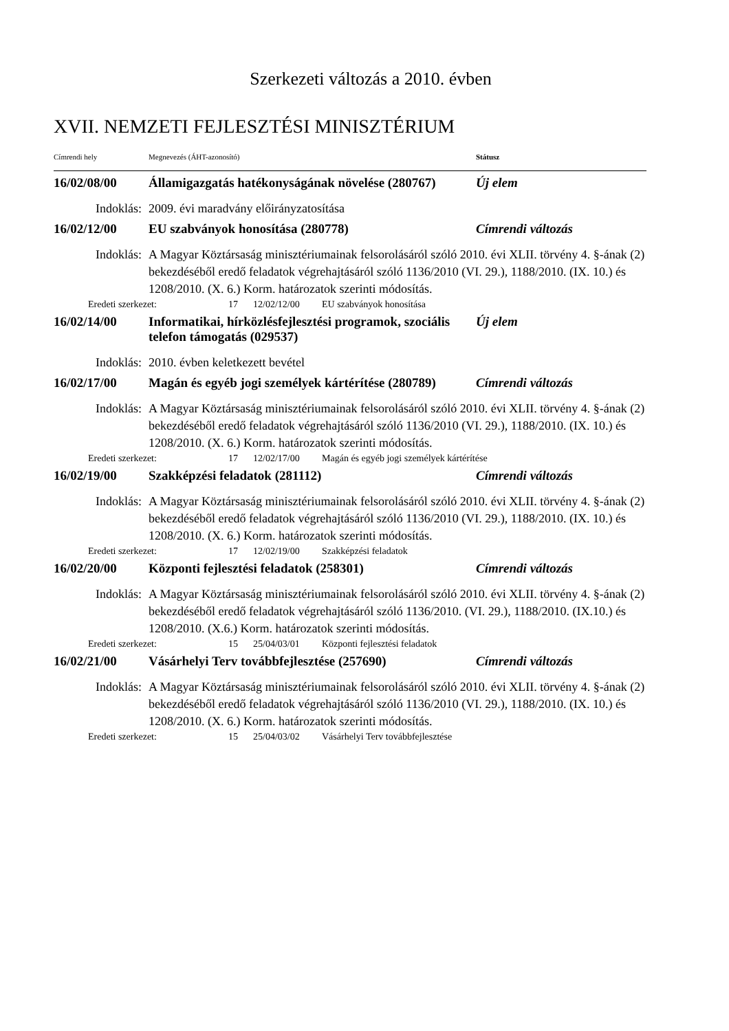Szerkezeti változás a 2010. évben
XVII. NEMZETI FEJLESZTÉSI MINISZTÉRIUM
Címrendi hely Megnevezés (ÁHT-azonosító) Státusz
16/02/08/00 Államigazgatás hatékonyságának növelése (280767)
Új elem
Indoklás: 2009. évi maradvány előirányzatosítása
16/02/12/00 EU szabványok honosítása (280778) Címrendi változás
Indoklás: A Magyar Köztársaság minisztériumainak felsorolásáról szóló 2010. évi XLII. törvény 4. §-ának (2) bekezdéséből eredő feladatok végrehajtásáról szóló 1136/2010 (VI. 29.), 1188/2010. (IX. 10.) és 1208/2010. (X. 6.) Korm. határozatok szerinti módosítás.
Eredeti szerkezet: 17 12/02/12/00 EU szabványok honosítása
16/02/14/00 Informatikai, hírközlésfejlesztési programok, szociális telefon támogatás (029537)
Új elem
Indoklás: 2010. évben keletkezett bevétel
16/02/17/00 Magán és egyéb jogi személyek kártérítése (280789)
Címrendi változás
Indoklás: A Magyar Köztársaság minisztériumainak felsorolásáról szóló 2010. évi XLII. törvény 4. §-ának (2) bekezdéséből eredő feladatok végrehajtásáról szóló 1136/2010 (VI. 29.), 1188/2010. (IX. 10.) és 1208/2010. (X. 6.) Korm. határozatok szerinti módosítás.
Eredeti szerkezet: 17 12/02/17/00 Magán és egyéb jogi személyek kártérítése
16/02/19/00 Szakképzési feladatok (281112) Címrendi változás
Indoklás: A Magyar Köztársaság minisztériumainak felsorolásáról szóló 2010. évi XLII. törvény 4. §-ának (2) bekezdéséből eredő feladatok végrehajtásáról szóló 1136/2010 (VI. 29.), 1188/2010. (IX. 10.) és 1208/2010. (X. 6.) Korm. határozatok szerinti módosítás.
Eredeti szerkezet: 17 12/02/19/00 Szakképzési feladatok
16/02/20/00 Központi fejlesztési feladatok (258301) Címrendi változás
Indoklás: A Magyar Köztársaság minisztériumainak felsorolásáról szóló 2010. évi XLII. törvény 4. §-ának (2) bekezdéséből eredő feladatok végrehajtásáról szóló 1136/2010. (VI. 29.), 1188/2010. (IX.10.) és 1208/2010. (X.6.) Korm. határozatok szerinti módosítás.
Eredeti szerkezet: 15 25/04/03/01 Központi fejlesztési feladatok
16/02/21/00 Vásárhelyi Terv továbbfejlesztése (257690)
Címrendi változás
Indoklás: A Magyar Köztársaság minisztériumainak felsorolásáról szóló 2010. évi XLII. törvény 4. §-ának (2) bekezdéséből eredő feladatok végrehajtásáról szóló 1136/2010 (VI. 29.), 1188/2010. (IX. 10.) és 1208/2010. (X. 6.) Korm. határozatok szerinti módosítás.
Eredeti szerkezet: 15 25/04/03/02 Vásárhelyi Terv továbbfejlesztése